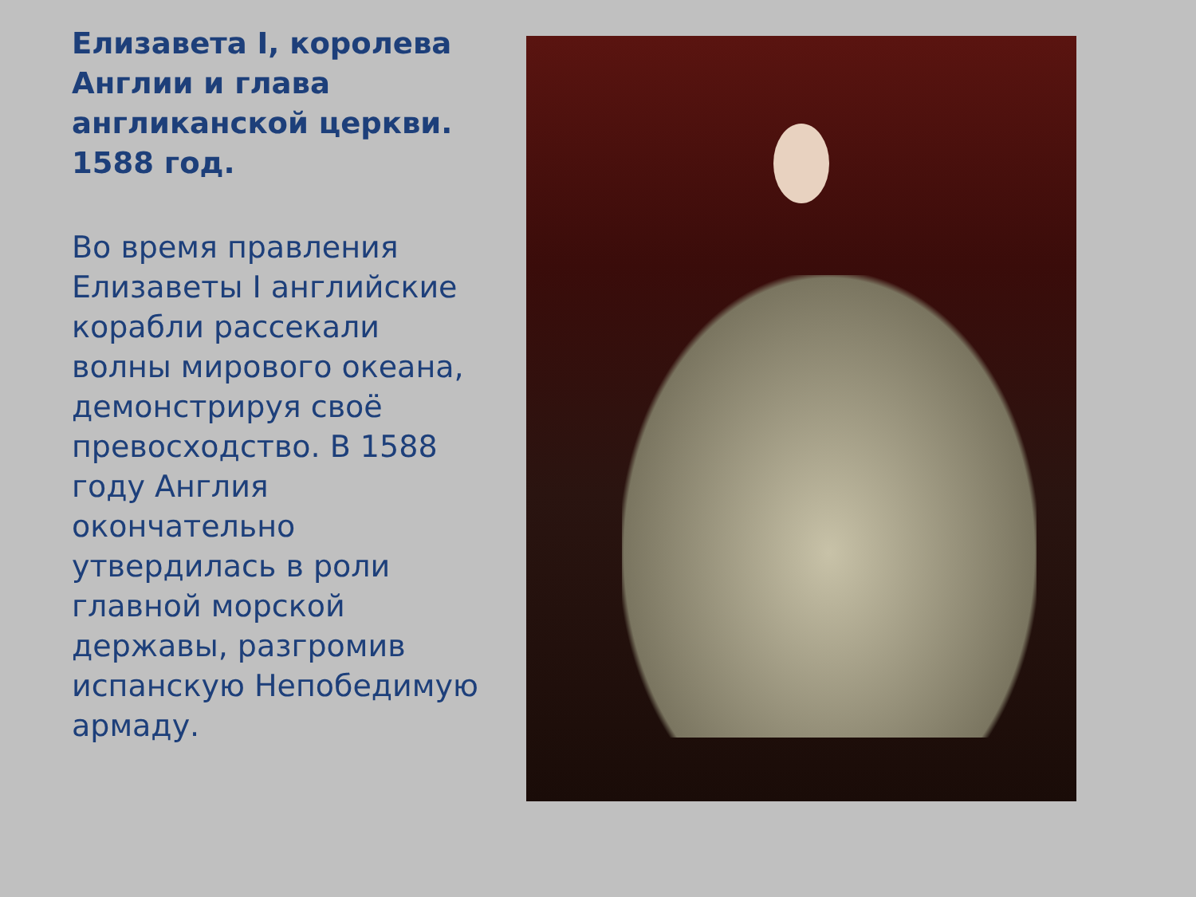Елизавета I, королева Англии и глава англиканской церкви. 1588 год.
Во время правления Елизаветы I английские корабли рассекали волны мирового океана, демонстрируя своё превосходство. В 1588 году Англия окончательно утвердилась в роли главной морской державы, разгромив испанскую Непобедимую армаду.